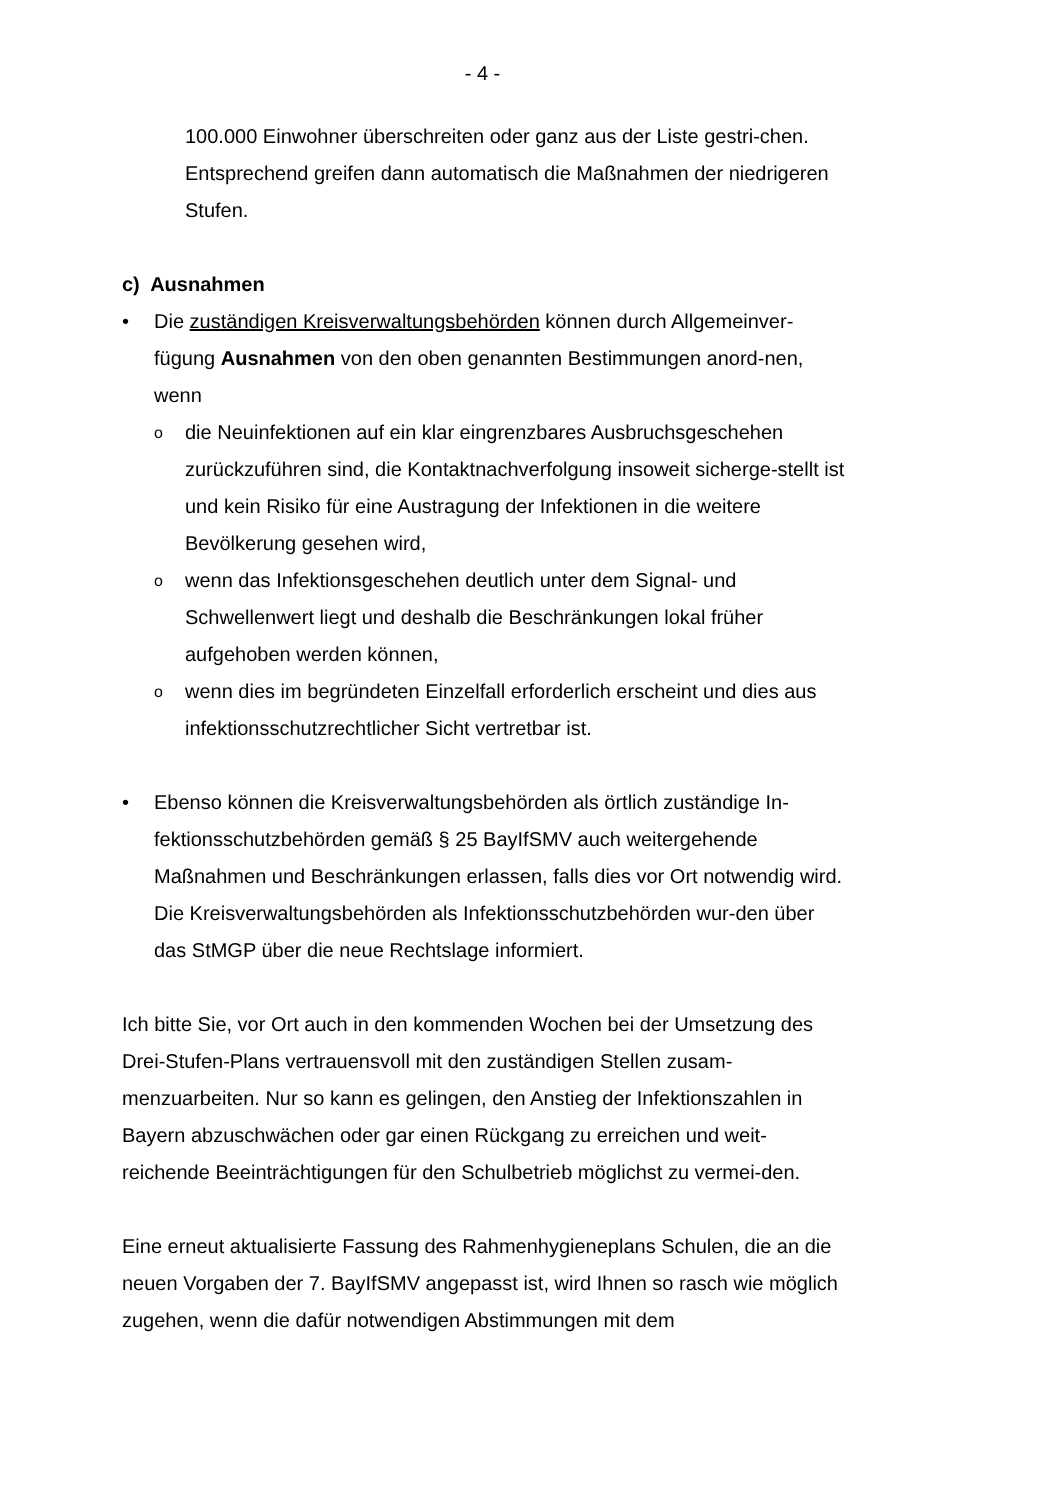- 4 -
100.000 Einwohner überschreiten oder ganz aus der Liste gestri-chen. Entsprechend greifen dann automatisch die Maßnahmen der niedrigeren Stufen.
c) Ausnahmen
• Die zuständigen Kreisverwaltungsbehörden können durch Allgemeinver-fügung Ausnahmen von den oben genannten Bestimmungen anord-nen, wenn
o
die Neuinfektionen auf ein klar eingrenzbares Ausbruchsgeschehen zurückzuführen sind, die Kontaktnachverfolgung insoweit sicherge-stellt ist und kein Risiko für eine Austragung der Infektionen in die weitere Bevölkerung gesehen wird,
o
wenn das Infektionsgeschehen deutlich unter dem Signal- und Schwellenwert liegt und deshalb die Beschränkungen lokal früher aufgehoben werden können,
o
wenn dies im begründeten Einzelfall erforderlich erscheint und dies aus infektionsschutzrechtlicher Sicht vertretbar ist.
• Ebenso können die Kreisverwaltungsbehörden als örtlich zuständige In-fektionsschutzbehörden gemäß § 25 BayIfSMV auch weitergehende Maßnahmen und Beschränkungen erlassen, falls dies vor Ort notwendig wird. Die Kreisverwaltungsbehörden als Infektionsschutzbehörden wur-den über das StMGP über die neue Rechtslage informiert.
Ich bitte Sie, vor Ort auch in den kommenden Wochen bei der Umsetzung des Drei-Stufen-Plans vertrauensvoll mit den zuständigen Stellen zusam-menzuarbeiten. Nur so kann es gelingen, den Anstieg der Infektionszahlen in Bayern abzuschwächen oder gar einen Rückgang zu erreichen und weit-reichende Beeinträchtigungen für den Schulbetrieb möglichst zu vermei-den.
Eine erneut aktualisierte Fassung des Rahmenhygieneplans Schulen, die an die neuen Vorgaben der 7. BayIfSMV angepasst ist, wird Ihnen so rasch wie möglich zugehen, wenn die dafür notwendigen Abstimmungen mit dem